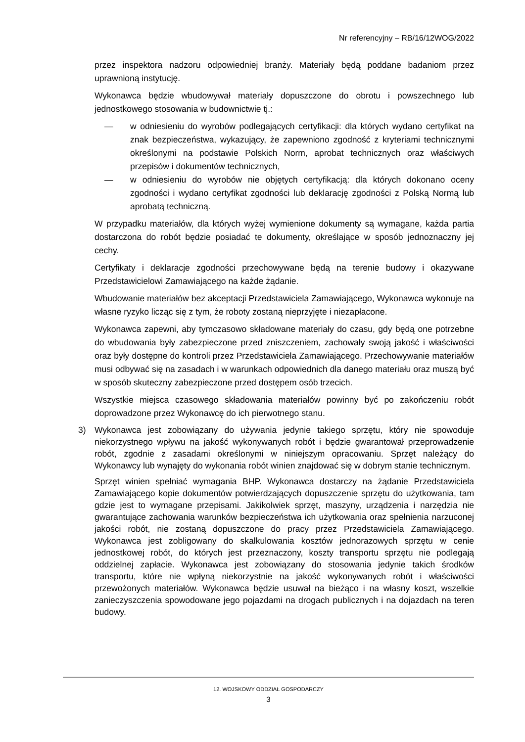Nr referencyjny – RB/16/12WOG/2022
przez inspektora nadzoru odpowiedniej branży. Materiały będą poddane badaniom przez uprawnioną instytucję.
Wykonawca będzie wbudowywał materiały dopuszczone do obrotu i powszechnego lub jednostkowego stosowania w budownictwie tj.:
— w odniesieniu do wyrobów podlegających certyfikacji: dla których wydano certyfikat na znak bezpieczeństwa, wykazujący, że zapewniono zgodność z kryteriami technicznymi określonymi na podstawie Polskich Norm, aprobat technicznych oraz właściwych przepisów i dokumentów technicznych,
— w odniesieniu do wyrobów nie objętych certyfikacją: dla których dokonano oceny zgodności i wydano certyfikat zgodności lub deklarację zgodności z Polską Normą lub aprobatą techniczną.
W przypadku materiałów, dla których wyżej wymienione dokumenty są wymagane, każda partia dostarczona do robót będzie posiadać te dokumenty, określające w sposób jednoznaczny jej cechy.
Certyfikaty i deklaracje zgodności przechowywane będą na terenie budowy i okazywane Przedstawicielowi Zamawiającego na każde żądanie.
Wbudowanie materiałów bez akceptacji Przedstawiciela Zamawiającego, Wykonawca wykonuje na własne ryzyko licząc się z tym, że roboty zostaną nieprzyjęte i niezapłacone.
Wykonawca zapewni, aby tymczasowo składowane materiały do czasu, gdy będą one potrzebne do wbudowania były zabezpieczone przed zniszczeniem, zachowały swoją jakość i właściwości oraz były dostępne do kontroli przez Przedstawiciela Zamawiającego. Przechowywanie materiałów musi odbywać się na zasadach i w warunkach odpowiednich dla danego materiału oraz muszą być w sposób skuteczny zabezpieczone przed dostępem osób trzecich.
Wszystkie miejsca czasowego składowania materiałów powinny być po zakończeniu robót doprowadzone przez Wykonawcę do ich pierwotnego stanu.
3)
Wykonawca jest zobowiązany do używania jedynie takiego sprzętu, który nie spowoduje niekorzystnego wpływu na jakość wykonywanych robót i będzie gwarantował przeprowadzenie robót, zgodnie z zasadami określonymi w niniejszym opracowaniu. Sprzęt należący do Wykonawcy lub wynajęty do wykonania robót winien znajdować się w dobrym stanie technicznym.
Sprzęt winien spełniać wymagania BHP. Wykonawca dostarczy na żądanie Przedstawiciela Zamawiającego kopie dokumentów potwierdzających dopuszczenie sprzętu do użytkowania, tam gdzie jest to wymagane przepisami. Jakikolwiek sprzęt, maszyny, urządzenia i narzędzia nie gwarantujące zachowania warunków bezpieczeństwa ich użytkowania oraz spełnienia narzuconej jakości robót, nie zostaną dopuszczone do pracy przez Przedstawiciela Zamawiającego. Wykonawca jest zobligowany do skalkulowania kosztów jednorazowych sprzętu w cenie jednostkowej robót, do których jest przeznaczony, koszty transportu sprzętu nie podlegają oddzielnej zapłacie. Wykonawca jest zobowiązany do stosowania jedynie takich środków transportu, które nie wpłyną niekorzystnie na jakość wykonywanych robót i właściwości przewożonych materiałów. Wykonawca będzie usuwał na bieżąco i na własny koszt, wszelkie zanieczyszczenia spowodowane jego pojazdami na drogach publicznych i na dojazdach na teren budowy.
12. WOJSKOWY ODDZIAŁ GOSPODARCZY
3